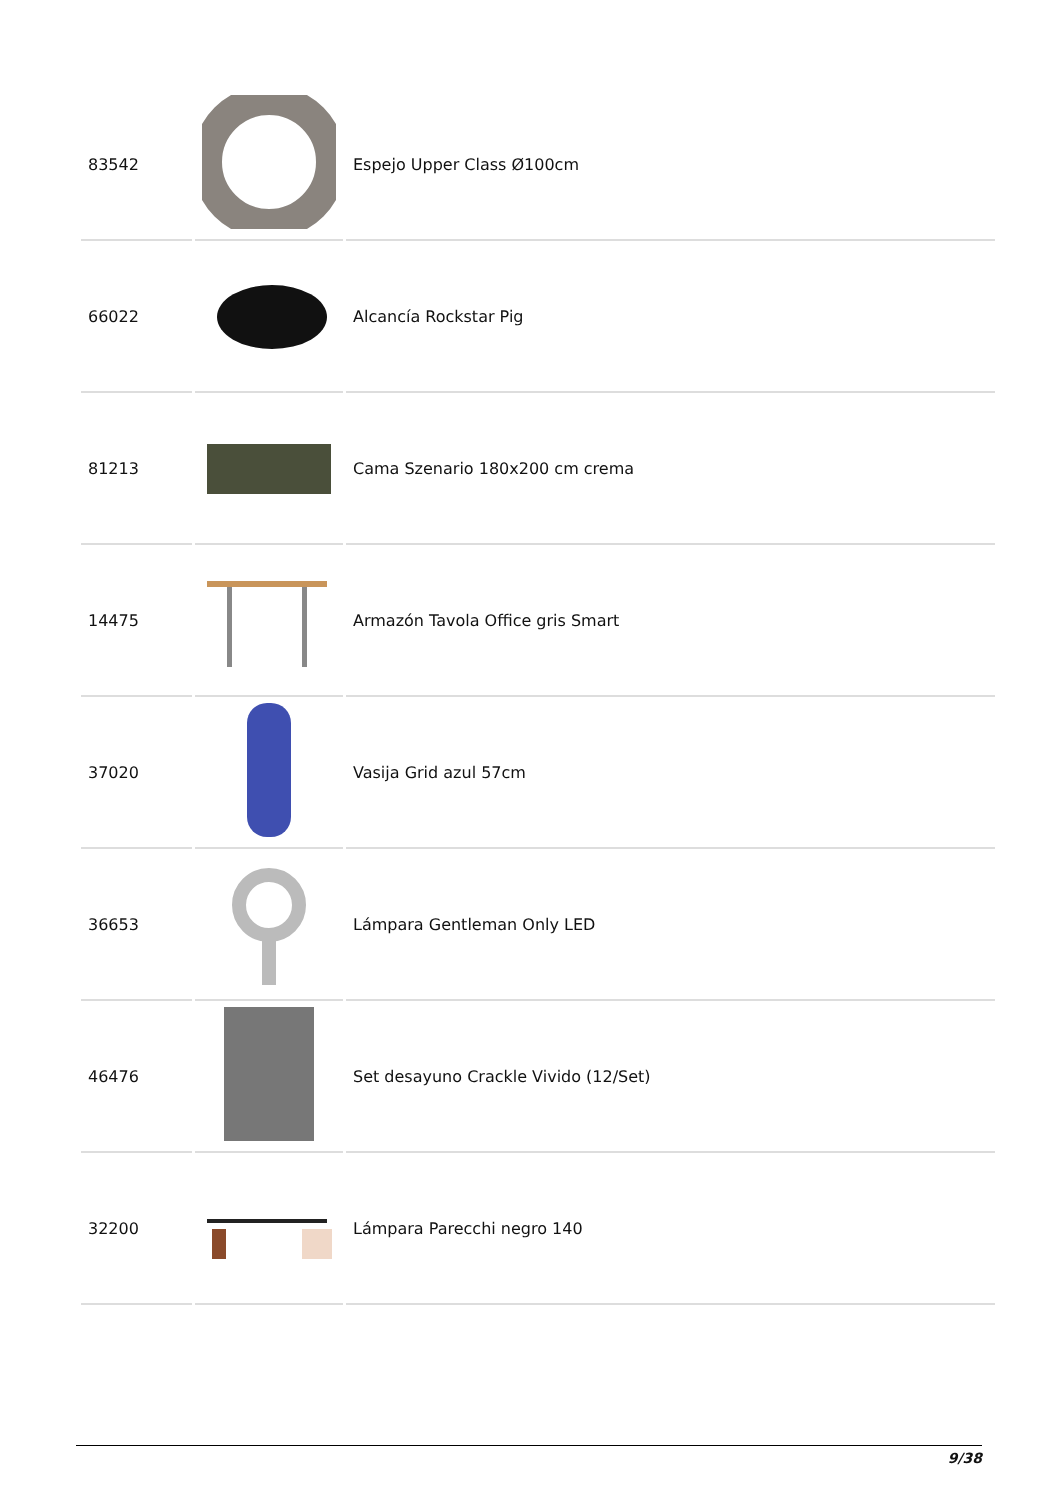| 83542 | | Espejo Upper Class Ø100cm |
| 66022 | | Alcancía Rockstar Pig |
| 81213 | | Cama Szenario 180x200 cm crema |
| 14475 | | Armazón Tavola Office gris Smart |
| 37020 | | Vasija Grid azul 57cm |
| 36653 | | Lámpara Gentleman Only LED |
| 46476 | | Set desayuno Crackle Vivido (12/Set) |
| 32200 | | Lámpara Parecchi negro 140 |
9/38